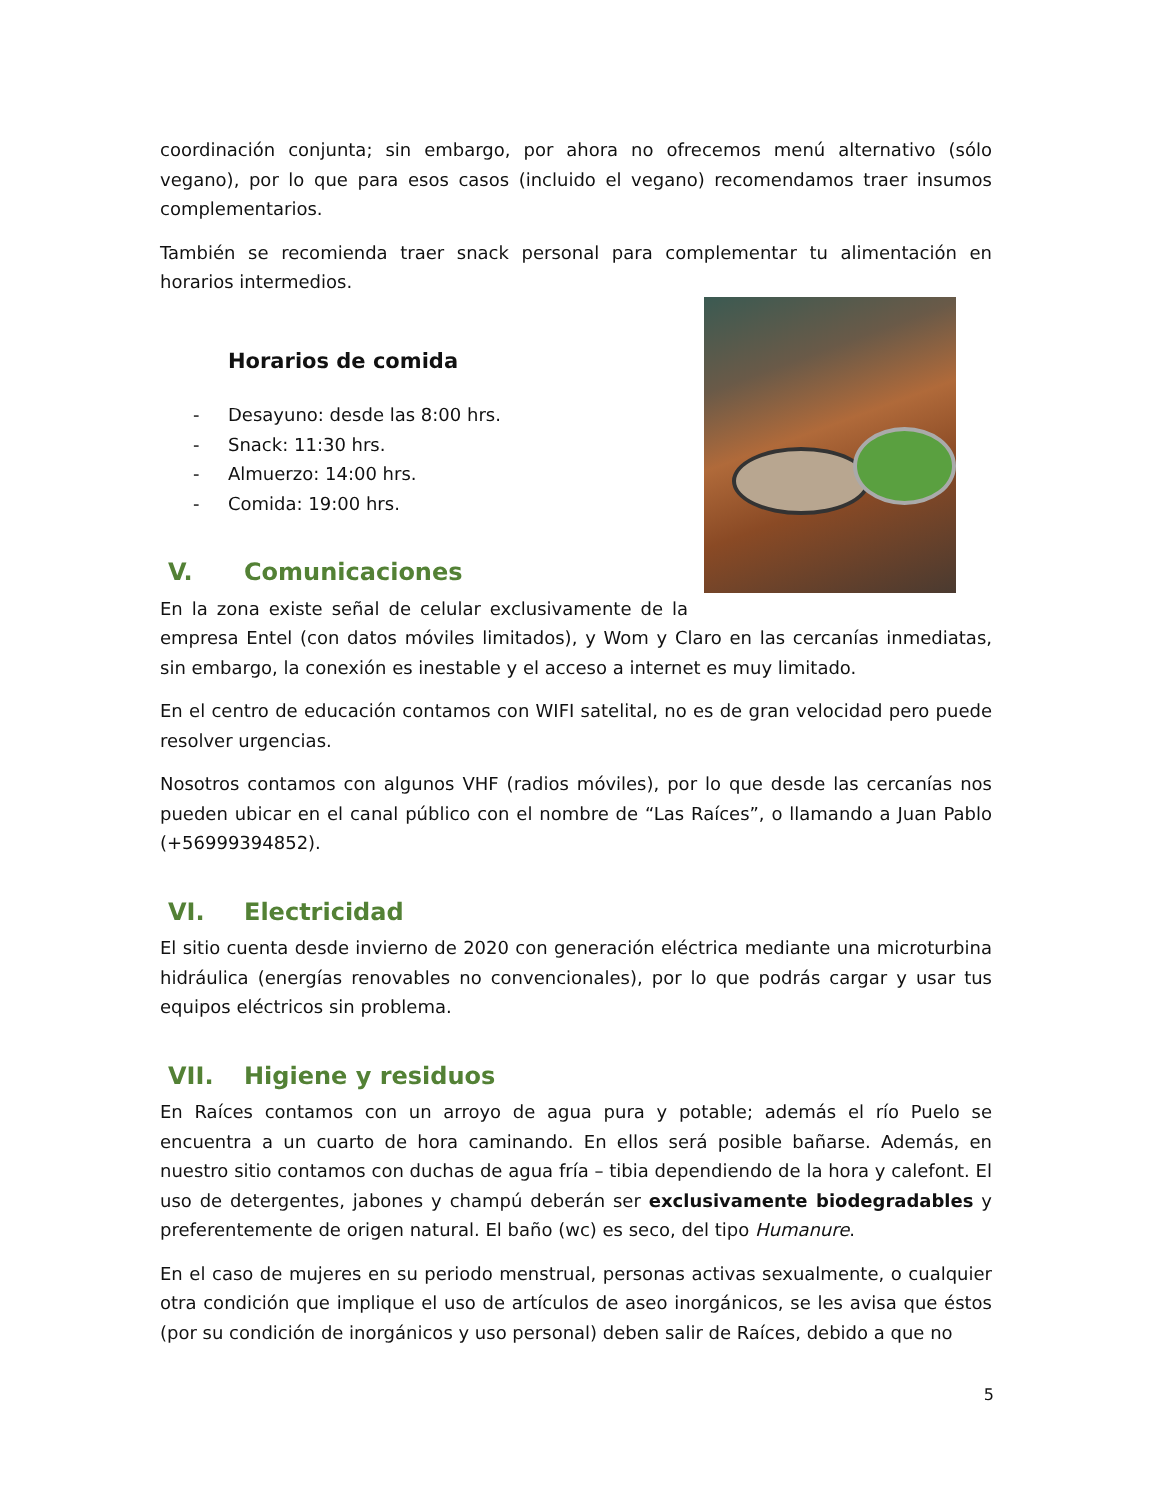coordinación conjunta; sin embargo, por ahora no ofrecemos menú alternativo (sólo vegano), por lo que para esos casos (incluido el vegano) recomendamos traer insumos complementarios.
También se recomienda traer snack personal para complementar tu alimentación en horarios intermedios.
Horarios de comida
- Desayuno: desde las 8:00 hrs.
- Snack: 11:30 hrs.
- Almuerzo: 14:00 hrs.
- Comida: 19:00 hrs.
V. Comunicaciones
En la zona existe señal de celular exclusivamente de la empresa Entel (con datos móviles limitados), y Wom y Claro en las cercanías inmediatas, sin embargo, la conexión es inestable y el acceso a internet es muy limitado.
En el centro de educación contamos con WIFI satelital, no es de gran velocidad pero puede resolver urgencias.
Nosotros contamos con algunos VHF (radios móviles), por lo que desde las cercanías nos pueden ubicar en el canal público con el nombre de “Las Raíces”, o llamando a Juan Pablo (+56999394852).
VI. Electricidad
El sitio cuenta desde invierno de 2020 con generación eléctrica mediante una microturbina hidráulica (energías renovables no convencionales), por lo que podrás cargar y usar tus equipos eléctricos sin problema.
VII. Higiene y residuos
En Raíces contamos con un arroyo de agua pura y potable; además el río Puelo se encuentra a un cuarto de hora caminando. En ellos será posible bañarse. Además, en nuestro sitio contamos con duchas de agua fría – tibia dependiendo de la hora y calefont. El uso de detergentes, jabones y champú deberán ser exclusivamente biodegradables y preferentemente de origen natural. El baño (wc) es seco, del tipo Humanure.
En el caso de mujeres en su periodo menstrual, personas activas sexualmente, o cualquier otra condición que implique el uso de artículos de aseo inorgánicos, se les avisa que éstos (por su condición de inorgánicos y uso personal) deben salir de Raíces, debido a que no
5